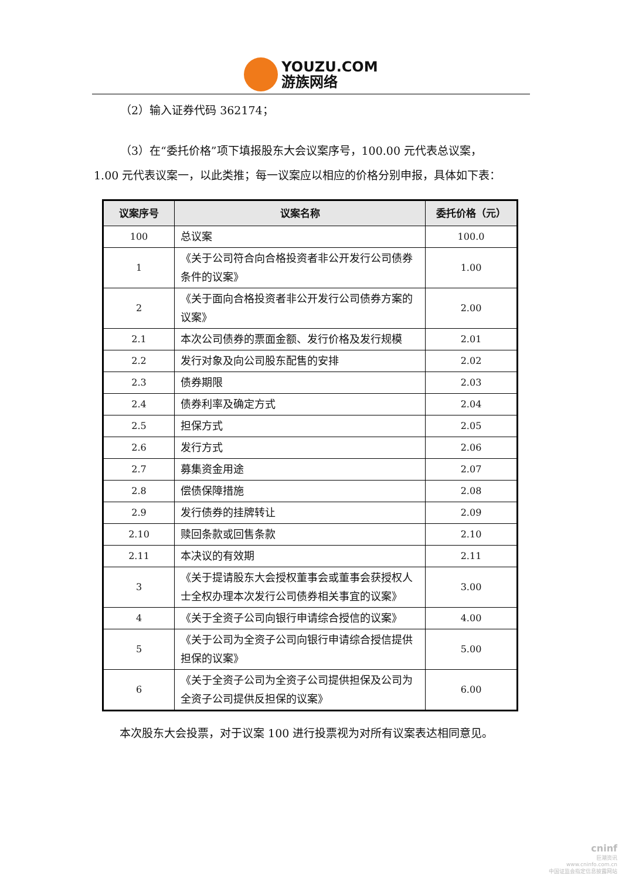YOUZU.COM
游族网络
（2）输入证券代码 362174；
（3）在“委托价格”项下填报股东大会议案序号，100.00 元代表总议案，
1.00 元代表议案一，以此类推；每一议案应以相应的价格分别申报，具体如下表：
| 议案序号 | 议案名称 | 委托价格（元） |
| --- | --- | --- |
| 100 | 总议案 | 100.0 |
| 1 | 《关于公司符合向合格投资者非公开发行公司债券条件的议案》 | 1.00 |
| 2 | 《关于面向合格投资者非公开发行公司债券方案的议案》 | 2.00 |
| 2.1 | 本次公司债券的票面金额、发行价格及发行规模 | 2.01 |
| 2.2 | 发行对象及向公司股东配售的安排 | 2.02 |
| 2.3 | 债券期限 | 2.03 |
| 2.4 | 债券利率及确定方式 | 2.04 |
| 2.5 | 担保方式 | 2.05 |
| 2.6 | 发行方式 | 2.06 |
| 2.7 | 募集资金用途 | 2.07 |
| 2.8 | 偿债保障措施 | 2.08 |
| 2.9 | 发行债券的挂牌转让 | 2.09 |
| 2.10 | 赎回条款或回售条款 | 2.10 |
| 2.11 | 本决议的有效期 | 2.11 |
| 3 | 《关于提请股东大会授权董事会或董事会获授权人士全权办理本次发行公司债券相关事宜的议案》 | 3.00 |
| 4 | 《关于全资子公司向银行申请综合授信的议案》 | 4.00 |
| 5 | 《关于公司为全资子公司向银行申请综合授信提供担保的议案》 | 5.00 |
| 6 | 《关于全资子公司为全资子公司提供担保及公司为全资子公司提供反担保的议案》 | 6.00 |
本次股东大会投票，对于议案 100 进行投票视为对所有议案表达相同意见。
cninf
巨潮资讯
www.cninfo.com.cn
中国证监会指定信息披露网站